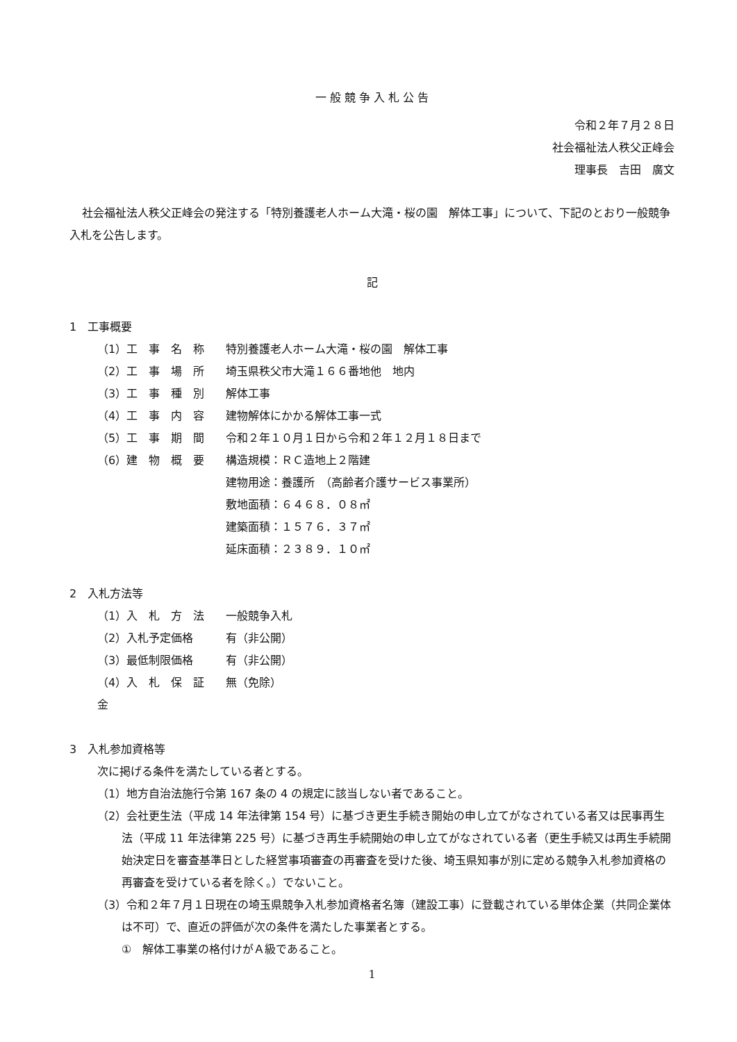一 般 競 争 入 札 公 告
令和２年７月２８日
社会福祉法人秩父正峰会
理事長　吉田　廣文
社会福祉法人秩父正峰会の発注する「特別養護老人ホーム大滝・桜の園　解体工事」について、下記のとおり一般競争入札を公告します。
記
1　工事概要
（1）工　事　名　称 特別養護老人ホーム大滝・桜の園　解体工事
（2）工　事　場　所 埼玉県秩父市大滝１６６番地他　地内
（3）工　事　種　別 解体工事
（4）工　事　内　容 建物解体にかかる解体工事一式
（5）工　事　期　間 令和２年１０月１日から令和２年１２月１８日まで
（6）建　物　概　要 構造規模：ＲＣ造地上２階建
建物用途：養護所　（高齢者介護サービス事業所）
敷地面積：６４６８．０８㎡
建築面積：１５７６．３７㎡
延床面積：２３８９．１０㎡
2　入札方法等
（1）入　札　方　法 一般競争入札
（2）入札予定価格 有（非公開）
（3）最低制限価格 有（非公開）
（4）入　札　保　証　金 無（免除）
3　入札参加資格等
次に掲げる条件を満たしている者とする。
（1）地方自治法施行令第 167 条の 4 の規定に該当しない者であること。
（2）会社更生法（平成 14 年法律第 154 号）に基づき更生手続き開始の申し立てがなされている者又は民事再生法（平成 11 年法律第 225 号）に基づき再生手続開始の申し立てがなされている者（更生手続又は再生手続開始決定日を審査基準日とした経営事項審査の再審査を受けた後、埼玉県知事が別に定める競争入札参加資格の再審査を受けている者を除く。）でないこと。
（3）令和２年７月１日現在の埼玉県競争入札参加資格者名簿（建設工事）に登載されている単体企業（共同企業体は不可）で、直近の評価が次の条件を満たした事業者とする。
①　解体工事業の格付けがＡ級であること。
1